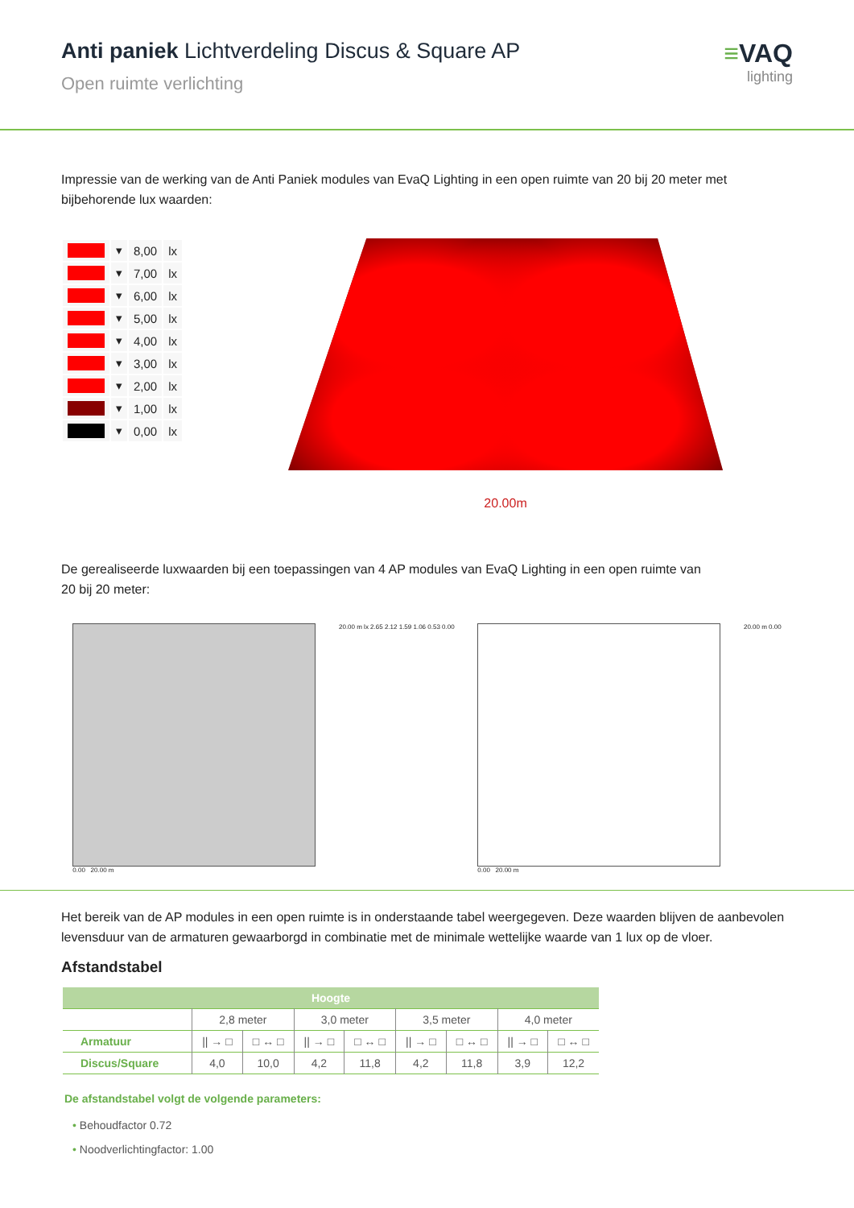Anti paniek Lichtverdeling Discus & Square AP
Open ruimte verlichting
≡VAQ
lighting
Impressie van de werking van de Anti Paniek modules van EvaQ Lighting in een open ruimte van 20 bij 20 meter met bijbehorende lux waarden:
| | ▾ | 8,00 | lx |
| | ▾ | 7,00 | lx |
| | ▾ | 6,00 | lx |
| | ▾ | 5,00 | lx |
| | ▾ | 4,00 | lx |
| | ▾ | 3,00 | lx |
| | ▾ | 2,00 | lx |
| | ▾ | 1,00 | lx |
| | ▾ | 0,00 | lx |
20.00m
De gerealiseerde luxwaarden bij een toepassingen van 4 AP modules van EvaQ Lighting in een open ruimte van
20 bij 20 meter:
0.00 20.00 m 20.00 m lx 2.65 2.12 1.59 1.06 0.53 0.00
0.00 20.00 m 20.00 m 0.00
Het bereik van de AP modules in een open ruimte is in onderstaande tabel weergegeven. Deze waarden blijven de aanbevolen levensduur van de armaturen gewaarborgd in combinatie met de minimale wettelijke waarde van 1 lux op de vloer.
Afstandstabel
| Hoogte | | | | | | | | |
| --- | --- | --- | --- | --- | --- | --- | --- | --- |
| | 2,8 meter | | 3,0 meter | | 3,5 meter | | 4,0 meter | |
| Armatuur | // → □ | □ ↔ □ | // → □ | □ ↔ □ | // → □ | □ ↔ □ | // → □ | □ ↔ □ |
| Discus/Square | 4,0 | 10,0 | 4,2 | 11,8 | 4,2 | 11,8 | 3,9 | 12,2 |
De afstandstabel volgt de volgende parameters:
• Behoudfactor 0.72
• Noodverlichtingfactor: 1.00